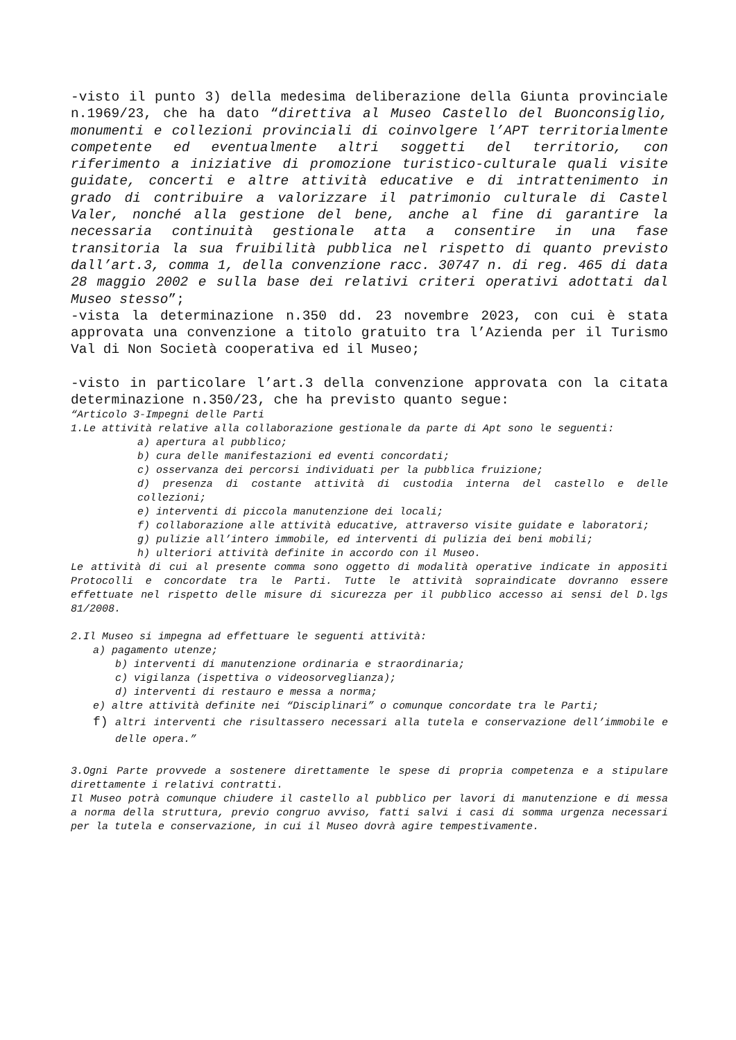-visto il punto 3) della medesima deliberazione della Giunta provinciale n.1969/23, che ha dato “direttiva al Museo Castello del Buonconsiglio, monumenti e collezioni provinciali di coinvolgere l’APT territorialmente competente ed eventualmente altri soggetti del territorio, con riferimento a iniziative di promozione turistico-culturale quali visite guidate, concerti e altre attività educative e di intrattenimento in grado di contribuire a valorizzare il patrimonio culturale di Castel Valer, nonché alla gestione del bene, anche al fine di garantire la necessaria continuità gestionale atta a consentire in una fase transitoria la sua fruibilità pubblica nel rispetto di quanto previsto dall’art.3, comma 1, della convenzione racc. 30747 n. di reg. 465 di data 28 maggio 2002 e sulla base dei relativi criteri operativi adottati dal Museo stesso”;
-vista la determinazione n.350 dd. 23 novembre 2023, con cui è stata approvata una convenzione a titolo gratuito tra l’Azienda per il Turismo Val di Non Società cooperativa ed il Museo;
-visto in particolare l’art.3 della convenzione approvata con la citata determinazione n.350/23, che ha previsto quanto segue:
“Articolo 3-Impegni delle Parti
1.Le attività relative alla collaborazione gestionale da parte di Apt sono le seguenti:
a) apertura al pubblico;
b) cura delle manifestazioni ed eventi concordati;
c) osservanza dei percorsi individuati per la pubblica fruizione;
d) presenza di costante attività di custodia interna del castello e delle collezioni;
e) interventi di piccola manutenzione dei locali;
f) collaborazione alle attività educative, attraverso visite guidate e laboratori;
g) pulizie all’intero immobile, ed interventi di pulizia dei beni mobili;
h) ulteriori attività definite in accordo con il Museo.
Le attività di cui al presente comma sono oggetto di modalità operative indicate in appositi Protocolli e concordate tra le Parti. Tutte le attività sopraindicate dovranno essere effettuate nel rispetto delle misure di sicurezza per il pubblico accesso ai sensi del D.lgs 81/2008.
2.Il Museo si impegna ad effettuare le seguenti attività:
a) pagamento utenze;
b) interventi di manutenzione ordinaria e straordinaria;
c) vigilanza (ispettiva o videosorveglianza);
d) interventi di restauro e messa a norma;
e) altre attività definite nei “Disciplinari” o comunque concordate tra le Parti;
f) altri interventi che risultassero necessari alla tutela e conservazione dell’immobile e delle opera.”
3.Ogni Parte provvede a sostenere direttamente le spese di propria competenza e a stipulare direttamente i relativi contratti.
Il Museo potrà comunque chiudere il castello al pubblico per lavori di manutenzione e di messa a norma della struttura, previo congruo avviso, fatti salvi i casi di somma urgenza necessari per la tutela e conservazione, in cui il Museo dovrà agire tempestivamente.